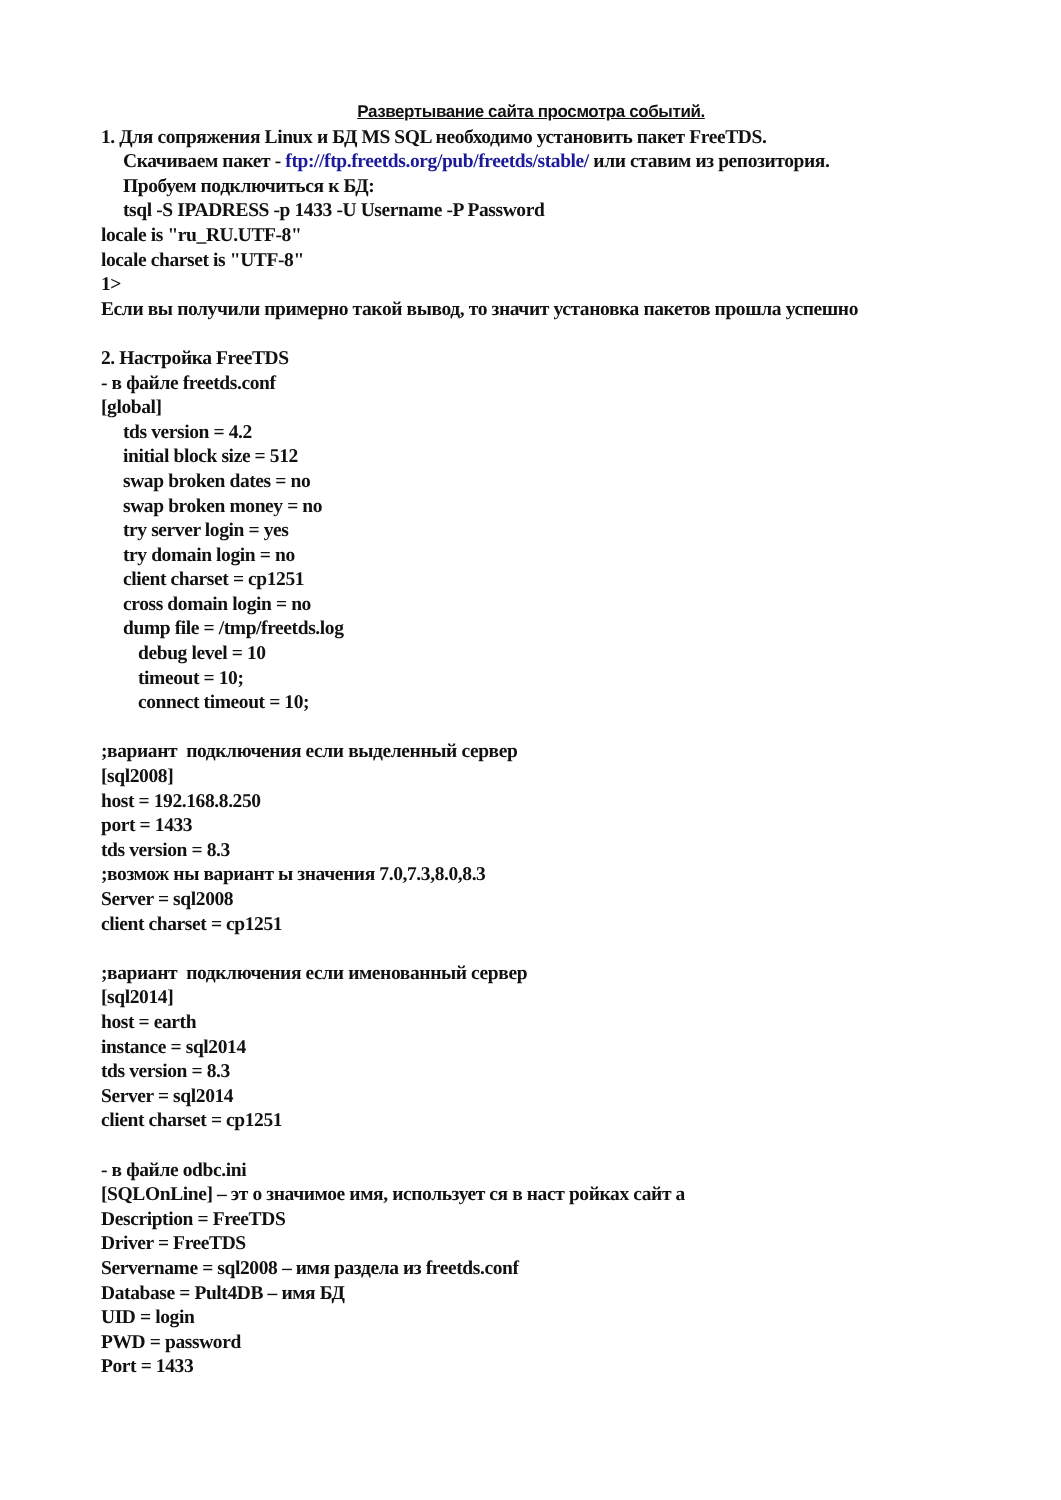Развертывание сайта просмотра событий.
1. Для сопряжения Linux и БД MS SQL необходимо установить пакет FreeTDS.
Скачиваем пакет - ftp://ftp.freetds.org/pub/freetds/stable/ или ставим из репозитория.
Пробуем подключиться к БД:
tsql -S IPADRESS -p 1433 -U Username -P Password
locale is "ru_RU.UTF-8"
locale charset is "UTF-8"
1>
Если вы получили примерно такой вывод, то значит установка пакетов прошла успешно
2. Настройка FreeTDS
- в файле freetds.conf
[global]
tds version = 4.2
initial block size = 512
swap broken dates = no
swap broken money = no
try server login = yes
try domain login = no
client charset = cp1251
cross domain login = no
dump file = /tmp/freetds.log
debug level = 10
timeout = 10;
connect timeout = 10;
;вариант подключения если выделенный сервер
[sql2008]
host = 192.168.8.250
port = 1433
tds version = 8.3
;возмож ны вариант ы значения 7.0,7.3,8.0,8.3
Server = sql2008
client charset = cp1251
;вариант подключения если именованный сервер
[sql2014]
host = earth
instance = sql2014
tds version = 8.3
Server = sql2014
client charset = cp1251
- в файле odbc.ini
[SQLOnLine] – эт о значимое имя, использует ся в наст ройках сайт а
Description = FreeTDS
Driver = FreeTDS
Servername = sql2008 – имя раздела из freetds.conf
Database = Pult4DB – имя БД
UID = login
PWD = password
Port = 1433